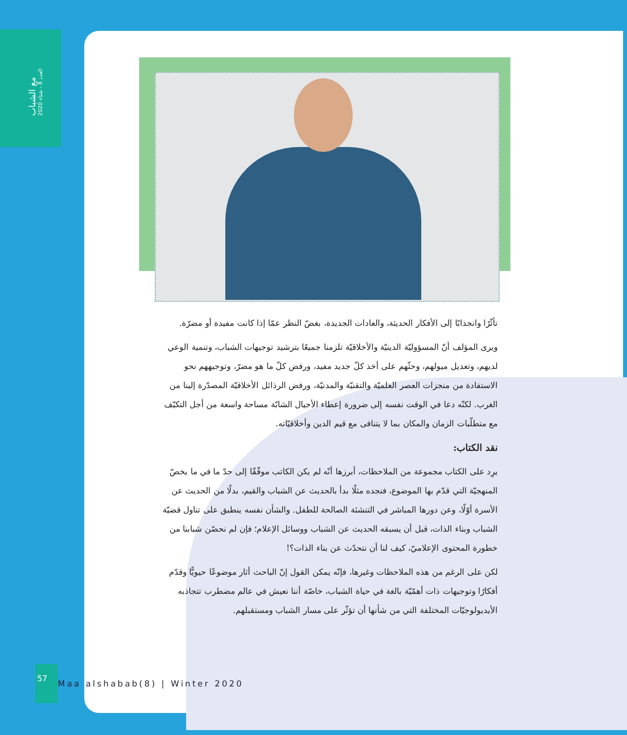مع الشباب
العدد 8 - شتاء 2020
تأثّرًا وانجذابًا إلى الأفكار الحديثة، والعادات الجديدة، بغضّ النظر عمّا إذا كانت مفيدة أو مضرّة.
ويرى المؤلف أنّ المسؤوليّة الدينيّة والأخلاقيّة تلزمنا جميعًا بترشيد توجيهات الشباب، وتنمية الوعي لديهم، وتعديل ميولهم، وحثّهم على أخذ كلّ جديد مفيد، ورفض كلّ ما هو مضرّ، وتوجيههم نحو الاستفادة من منجزات العصر العلميّة والتقنيّة والمدنيّة، ورفض الرذائل الأخلاقيّة المصدّرة إلينا من الغرب. لكنّه دعا في الوقت نفسه إلى ضرورة إعطاء الأجيال الشابّة مساحة واسعة من أجل التكيّف مع متطلّبات الزمان والمكان بما لا يتنافى مع قيم الدين وأخلاقيّاته.
نقد الكتاب:
يرِد على الكتاب مجموعة من الملاحظات، أبرزها أنّه لم يكن الكاتب موفّقًا إلى حدّ ما في ما يخصّ المنهجيّة التي قدّم بها الموضوع، فنجده مثلًا بدأ بالحديث عن الشباب والقيم، بدلًا من الحديث عن الأسرة أوّلًا، وعن دورها المباشر في التنشئة الصالحة للطفل. والشأن نفسه ينطبق على تناول قضيّة الشباب وبناء الذات، قبل أن يسبقه الحديث عن الشباب ووسائل الإعلام؛ فإن لم نحصّن شبابنا من خطورة المحتوى الإعلاميّ، كيف لنا أن نتحدّث عن بناء الذات؟!
لكن على الرغم من هذه الملاحظات وغيرها، فإنّه يمكن القول إنّ الباحث أثار موضوعًا حيويًّا وقدّم أفكارًا وتوجيهات ذات أهمّيّة بالغة في حياة الشباب، خاصّة أننا نعيش في عالم مضطرب تتجاذبه الأيديولوجيّات المختلفة التي من شأنها أن تؤثّر على مسار الشباب ومستقبلهم.
57
Maa alshabab(8) | Winter 2020